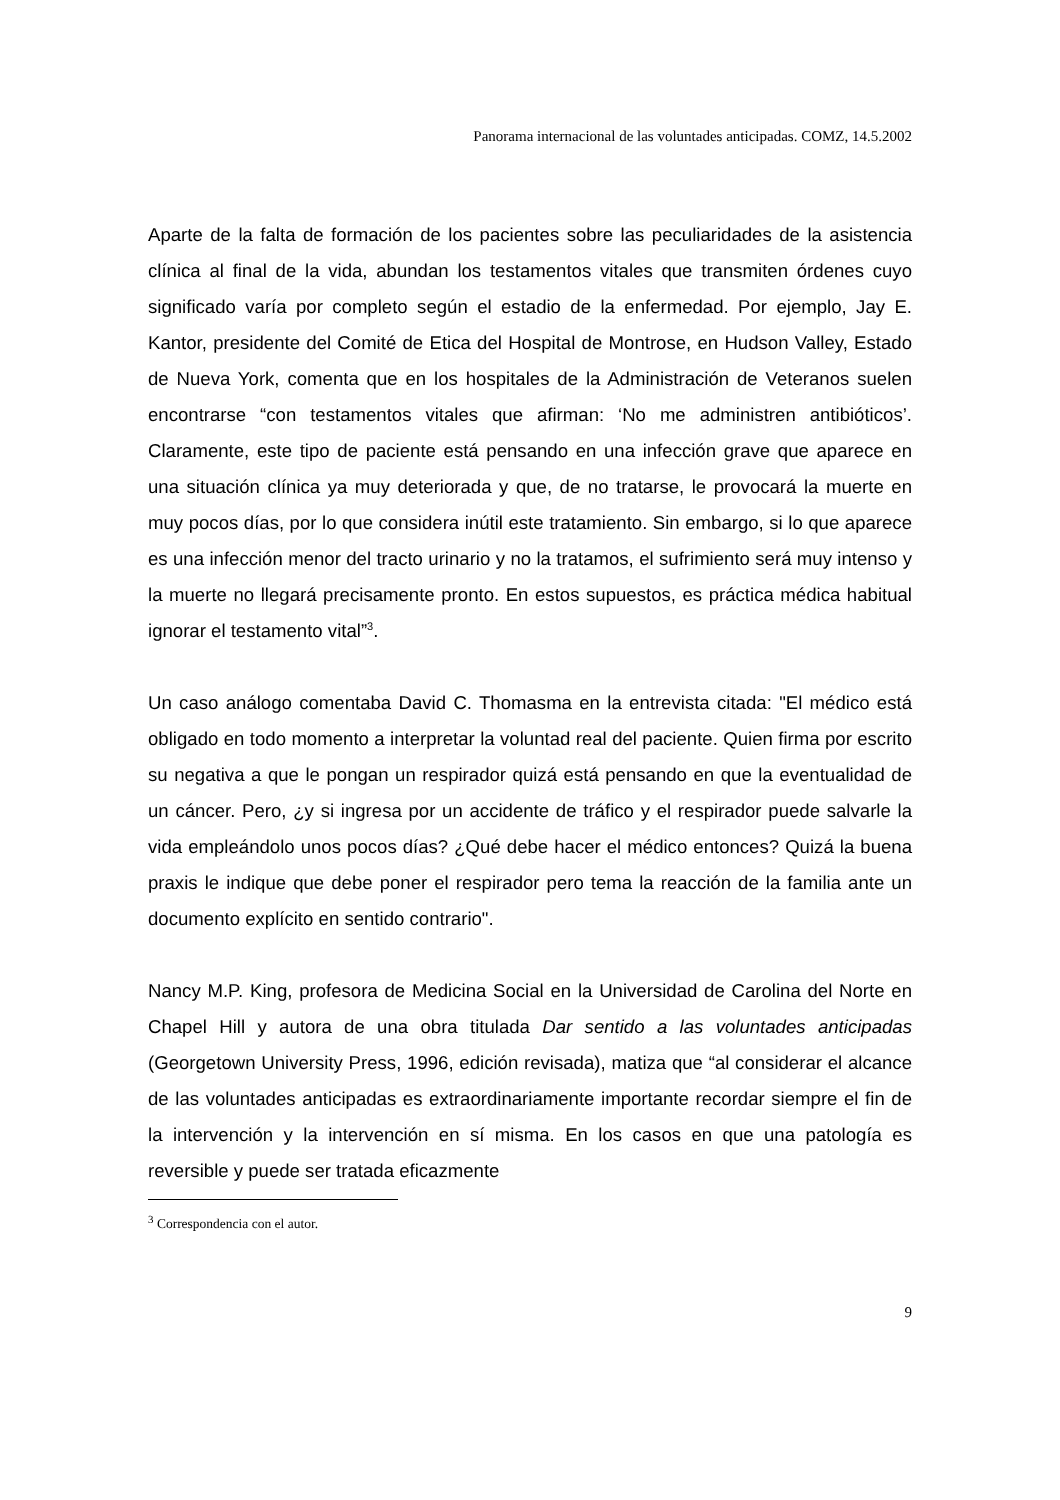Panorama internacional de las voluntades anticipadas. COMZ, 14.5.2002
Aparte de la falta de formación de los pacientes sobre las peculiaridades de la asistencia clínica al final de la vida, abundan los testamentos vitales que transmiten órdenes cuyo significado varía por completo según el estadio de la enfermedad. Por ejemplo, Jay E. Kantor, presidente del Comité de Etica del Hospital de Montrose, en Hudson Valley, Estado de Nueva York, comenta que en los hospitales de la Administración de Veteranos suelen encontrarse “con testamentos vitales que afirman: ‘No me administren antibióticos’. Claramente, este tipo de paciente está pensando en una infección grave que aparece en una situación clínica ya muy deteriorada y que, de no tratarse, le provocará la muerte en muy pocos días, por lo que considera inútil este tratamiento. Sin embargo, si lo que aparece es una infección menor del tracto urinario y no la tratamos, el sufrimiento será muy intenso y la muerte no llegará precisamente pronto. En estos supuestos, es práctica médica habitual ignorar el testamento vital”<sup>3</sup>.
Un caso análogo comentaba David C. Thomasma en la entrevista citada: "El médico está obligado en todo momento a interpretar la voluntad real del paciente. Quien firma por escrito su negativa a que le pongan un respirador quizá está pensando en que la eventualidad de un cáncer. Pero, ¿y si ingresa por un accidente de tráfico y el respirador puede salvarle la vida empleándolo unos pocos días? ¿Qué debe hacer el médico entonces? Quizá la buena praxis le indique que debe poner el respirador pero tema la reacción de la familia ante un documento explícito en sentido contrario".
Nancy M.P. King, profesora de Medicina Social en la Universidad de Carolina del Norte en Chapel Hill y autora de una obra titulada Dar sentido a las voluntades anticipadas (Georgetown University Press, 1996, edición revisada), matiza que “al considerar el alcance de las voluntades anticipadas es extraordinariamente importante recordar siempre el fin de la intervención y la intervención en sí misma. En los casos en que una patología es reversible y puede ser tratada eficazmente
<sup>3</sup> Correspondencia con el autor.
9